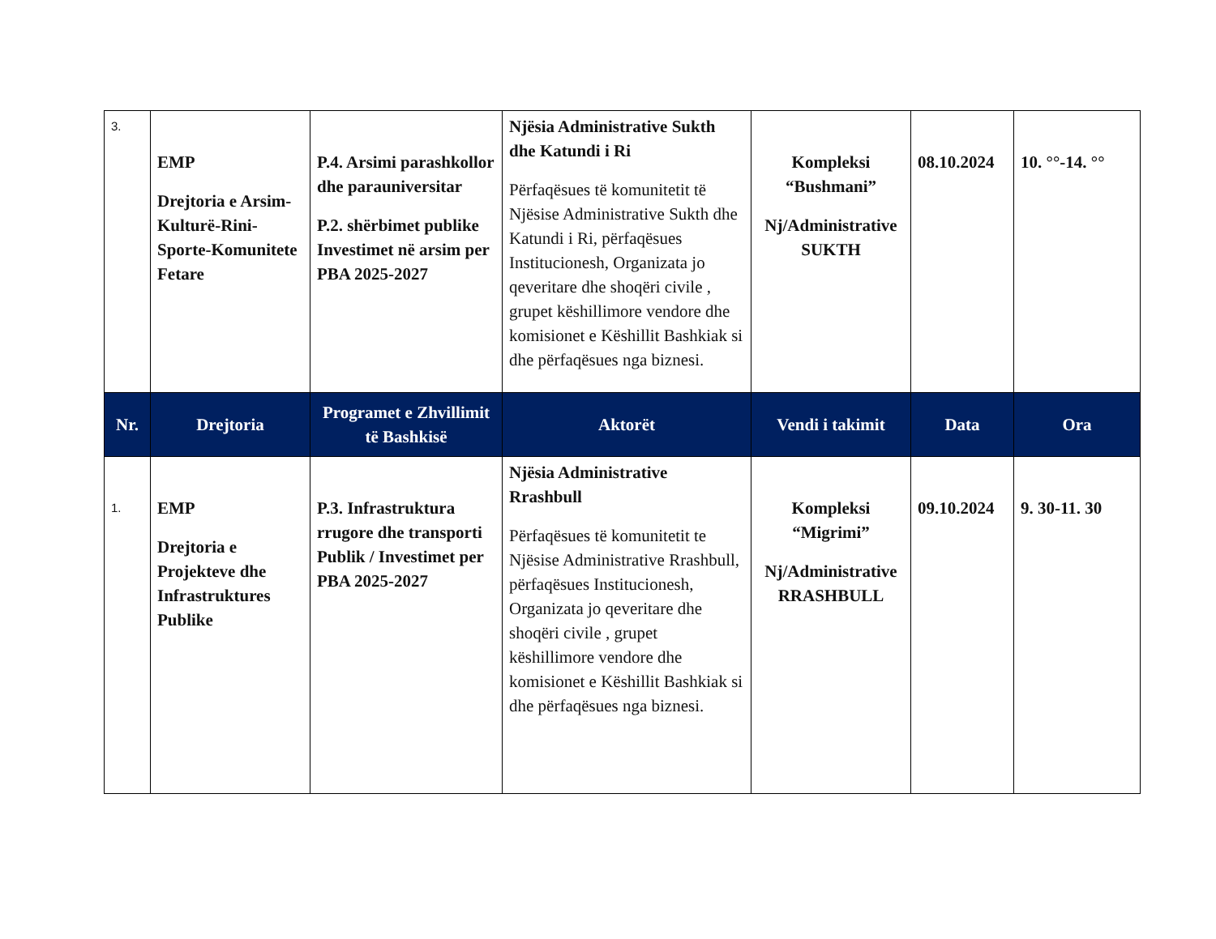| 3. | EMP Drejtoria e Arsim-Kulturë-Rini-Sporte-Komunitete Fetare | P.4. Arsimi parashkollor dhe parauniversitar P.2. shërbimet publike Investimet në arsim per PBA 2025-2027 | Njësia Administrative Sukth dhe Katundi i Ri Përfaqësues të komunitetit të Njësise Administrative Sukth dhe Katundi i Ri, përfaqësues Institucionesh, Organizata jo qeveritare dhe shoqëri civile , grupet këshillimore vendore dhe komisionet e Këshillit Bashkiak si dhe përfaqësues nga biznesi. | Kompleksi “Bushmani” Nj/Administrative SUKTH | 08.10.2024 | 10. °°-14. °° |
| Nr. | Drejtoria | Programet e Zhvillimit të Bashkisë | Aktorët | Vendi i takimit | Data | Ora |
| 1. | EMP Drejtoria e Projekteve dhe Infrastruktures Publike | P.3. Infrastruktura rrugore dhe transporti Publik / Investimet per PBA 2025-2027 | Njësia Administrative Rrashbull Përfaqësues të komunitetit te Njësise Administrative Rrashbull, përfaqësues Institucionesh, Organizata jo qeveritare dhe shoqëri civile , grupet këshillimore vendore dhe komisionet e Këshillit Bashkiak si dhe përfaqësues nga biznesi. | Kompleksi “Migrimi” Nj/Administrative RRASHBULL | 09.10.2024 | 9. 30-11. 30 |